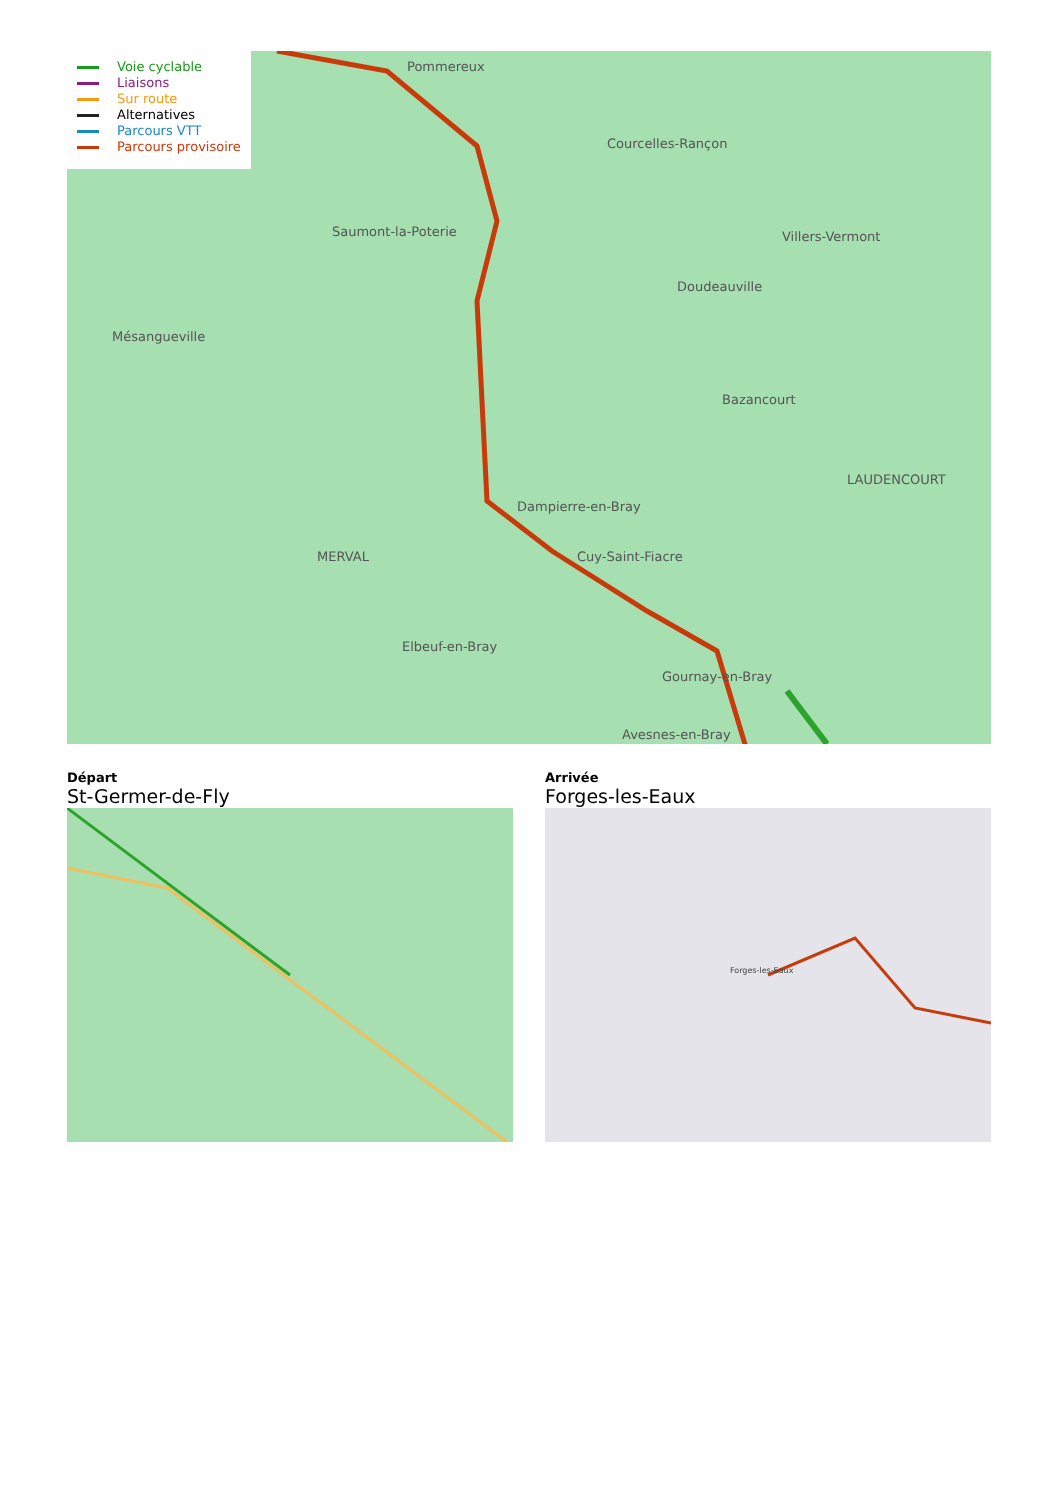Pommereux
Courcelles-Rançon
Saumont-la-Poterie
Doudeauville
Villers-Vermont
Mésangueville
Bazancourt
Dampierre-en-Bray
MERVAL
Cuy-Saint-Fiacre
Elbeuf-en-Bray
Gournay-en-Bray
Avesnes-en-Bray
LAUDENCOURT
Voie cyclable
Liaisons
Sur route
Alternatives
Parcours VTT
Parcours provisoire
Départ
St-Germer-de-Fly
Arrivée
Forges-les-Eaux
Forges-les-Eaux